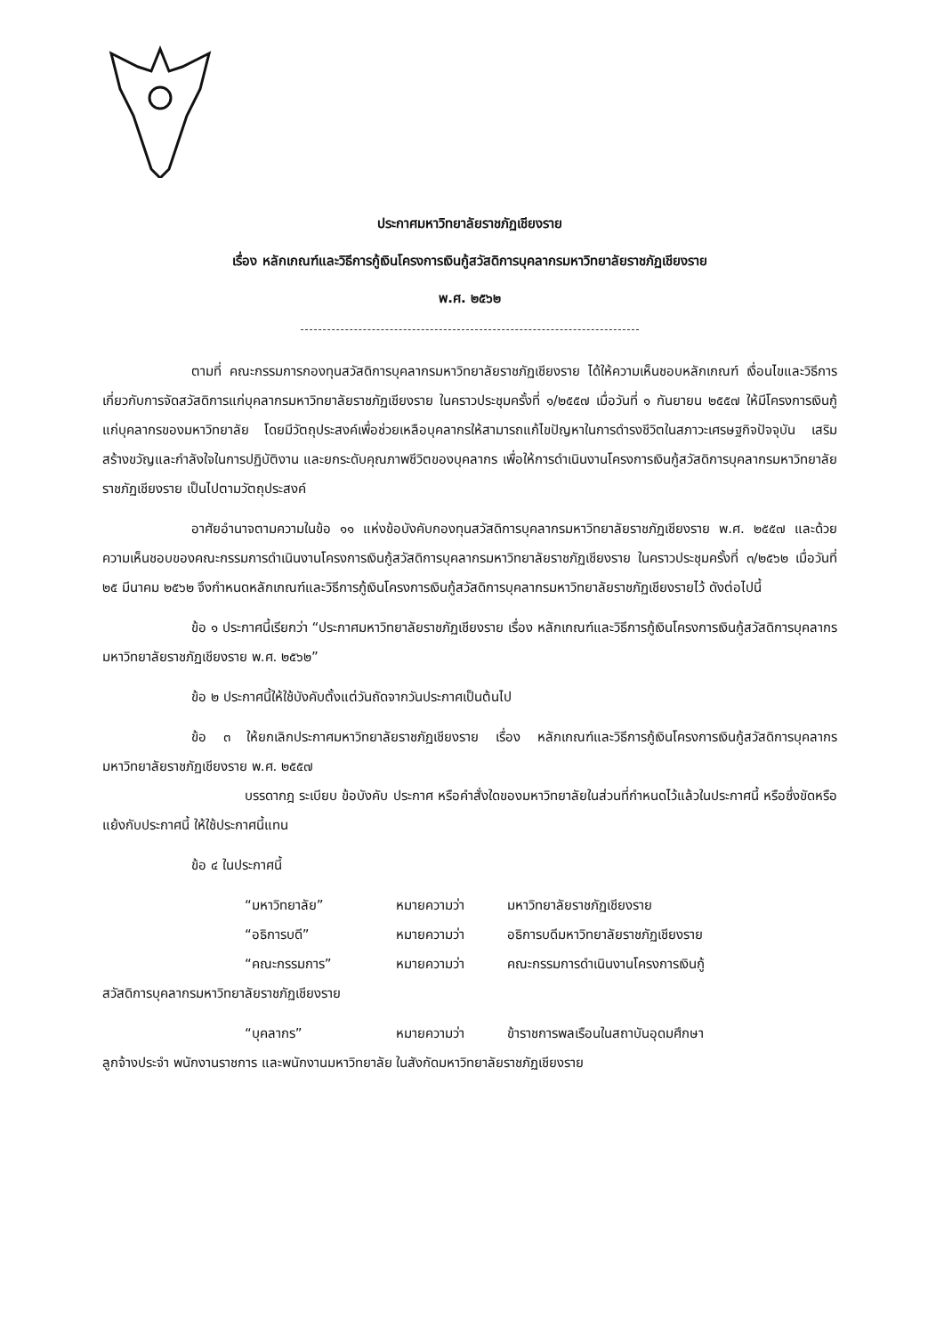ประกาศมหาวิทยาลัยราชภัฏเชียงราย
เรื่อง หลักเกณฑ์และวิธีการกู้เงินโครงการเงินกู้สวัสดิการบุคลากรมหาวิทยาลัยราชภัฏเชียงราย
พ.ศ. ๒๕๖๒
ตามที่ คณะกรรมการกองทุนสวัสดิการบุคลากรมหาวิทยาลัยราชภัฏเชียงราย ได้ให้ความเห็นชอบหลักเกณฑ์ เงื่อนไขและวิธีการเกี่ยวกับการจัดสวัสดิการแก่บุคลากรมหาวิทยาลัยราชภัฏเชียงราย ในคราวประชุมครั้งที่ ๑/๒๕๕๗ เมื่อวันที่ ๑ กันยายน ๒๕๕๗ ให้มีโครงการเงินกู้แก่บุคลากรของมหาวิทยาลัย โดยมีวัตถุประสงค์เพื่อช่วยเหลือบุคลากรให้สามารถแก้ไขปัญหาในการดำรงชีวิตในสภาวะเศรษฐกิจปัจจุบัน เสริมสร้างขวัญและกำลังใจในการปฏิบัติงาน และยกระดับคุณภาพชีวิตของบุคลากร เพื่อให้การดำเนินงานโครงการเงินกู้สวัสดิการบุคลากรมหาวิทยาลัยราชภัฏเชียงราย เป็นไปตามวัตถุประสงค์
อาศัยอำนาจตามความในข้อ ๑๑ แห่งข้อบังคับกองทุนสวัสดิการบุคลากรมหาวิทยาลัยราชภัฏเชียงราย พ.ศ. ๒๕๕๗ และด้วยความเห็นชอบของคณะกรรมการดำเนินงานโครงการเงินกู้สวัสดิการบุคลากรมหาวิทยาลัยราชภัฏเชียงราย ในคราวประชุมครั้งที่ ๓/๒๕๖๒ เมื่อวันที่ ๒๕ มีนาคม ๒๕๖๒ จึงกำหนดหลักเกณฑ์และวิธีการกู้เงินโครงการเงินกู้สวัสดิการบุคลากรมหาวิทยาลัยราชภัฏเชียงรายไว้ ดังต่อไปนี้
ข้อ ๑ ประกาศนี้เรียกว่า “ประกาศมหาวิทยาลัยราชภัฏเชียงราย เรื่อง หลักเกณฑ์และวิธีการกู้เงินโครงการเงินกู้สวัสดิการบุคลากรมหาวิทยาลัยราชภัฏเชียงราย พ.ศ. ๒๕๖๒”
ข้อ ๒ ประกาศนี้ให้ใช้บังคับตั้งแต่วันถัดจากวันประกาศเป็นต้นไป
ข้อ ๓ ให้ยกเลิกประกาศมหาวิทยาลัยราชภัฏเชียงราย เรื่อง หลักเกณฑ์และวิธีการกู้เงินโครงการเงินกู้สวัสดิการบุคลากรมหาวิทยาลัยราชภัฏเชียงราย พ.ศ. ๒๕๕๗
บรรดากฎ ระเบียบ ข้อบังคับ ประกาศ หรือคำสั่งใดของมหาวิทยาลัยในส่วนที่กำหนดไว้แล้วในประกาศนี้ หรือซึ่งขัดหรือแย้งกับประกาศนี้ ให้ใช้ประกาศนี้แทน
ข้อ ๔ ในประกาศนี้
“มหาวิทยาลัย” หมายความว่า มหาวิทยาลัยราชภัฏเชียงราย
“อธิการบดี” หมายความว่า อธิการบดีมหาวิทยาลัยราชภัฏเชียงราย
“คณะกรรมการ” หมายความว่า คณะกรรมการดำเนินงานโครงการเงินกู้
สวัสดิการบุคลากรมหาวิทยาลัยราชภัฏเชียงราย
“บุคลากร” หมายความว่า ข้าราชการพลเรือนในสถาบันอุดมศึกษา
ลูกจ้างประจำ พนักงานราชการ และพนักงานมหาวิทยาลัย ในสังกัดมหาวิทยาลัยราชภัฏเชียงราย